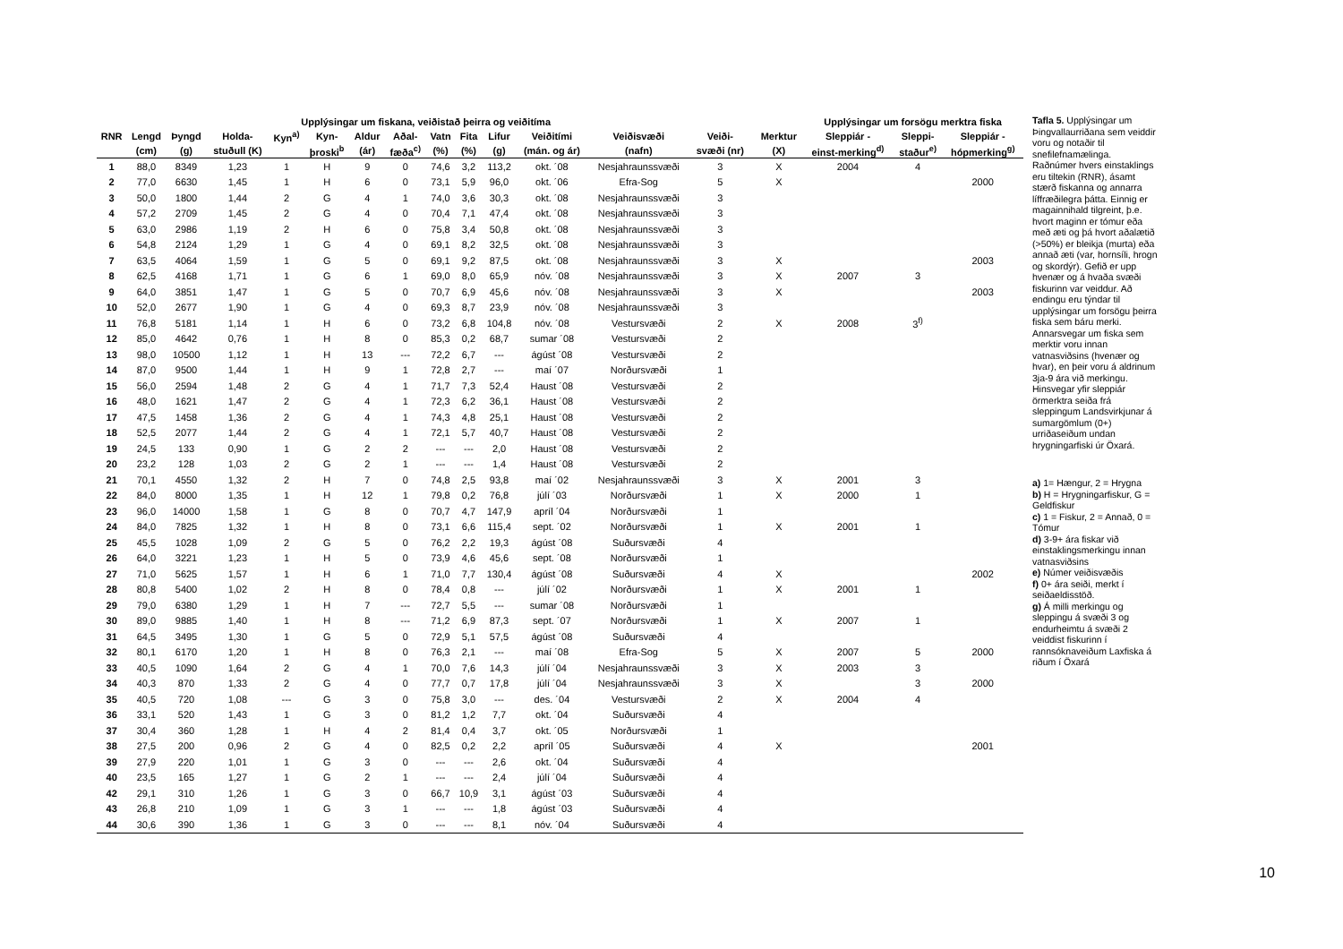| Upplýsingar um fiskana, veiðistað þeirra og veiðitíma | | | | | | | | | | | | | | | | Upplýsingar um forsögu merktra fiska | | |
| --- | --- | --- | --- | --- | --- | --- | --- | --- | --- | --- | --- | --- | --- | --- | --- | --- | --- | --- |
| RNR | Lengd | Þyngd | Holda- | Kyn<sup>a)</sup> | Kyn- | Aldur | Aðal- | Vatn | Fita | Lifur | Veiðitími | Veiðisvæði | Veiði- | | Merktur | Sleppiár - | Sleppi- | Sleppiár - |
| | (cm) | (g) | stuðull (K) | | þroski<sup>b</sup> | (ár) | fæða<sup>c)</sup> | (%) | (%) | (g) | (mán. og ár) | (nafn) | svæði (nr) | | (X) | einst-merking<sup>d)</sup> | staður<sup>e)</sup> | hópmerking<sup>g)</sup> |
| 1 | 88,0 | 8349 | 1,23 | 1 | H | 9 | 0 | 74,6 | 3,2 | 113,2 | okt. ´08 | Nesjahraunssvæði | 3 | | X | 2004 | 4 | |
| 2 | 77,0 | 6630 | 1,45 | 1 | H | 6 | 0 | 73,1 | 5,9 | 96,0 | okt. ´06 | Efra-Sog | 5 | | X | | | 2000 |
| 3 | 50,0 | 1800 | 1,44 | 2 | G | 4 | 1 | 74,0 | 3,6 | 30,3 | okt. ´08 | Nesjahraunssvæði | 3 | | | | | |
| 4 | 57,2 | 2709 | 1,45 | 2 | G | 4 | 0 | 70,4 | 7,1 | 47,4 | okt. ´08 | Nesjahraunssvæði | 3 | | | | | |
| 5 | 63,0 | 2986 | 1,19 | 2 | H | 6 | 0 | 75,8 | 3,4 | 50,8 | okt. ´08 | Nesjahraunssvæði | 3 | | | | | |
| 6 | 54,8 | 2124 | 1,29 | 1 | G | 4 | 0 | 69,1 | 8,2 | 32,5 | okt. ´08 | Nesjahraunssvæði | 3 | | | | | |
| 7 | 63,5 | 4064 | 1,59 | 1 | G | 5 | 0 | 69,1 | 9,2 | 87,5 | okt. ´08 | Nesjahraunssvæði | 3 | | X | | | 2003 |
| 8 | 62,5 | 4168 | 1,71 | 1 | G | 6 | 1 | 69,0 | 8,0 | 65,9 | nóv. ´08 | Nesjahraunssvæði | 3 | | X | 2007 | 3 | |
| 9 | 64,0 | 3851 | 1,47 | 1 | G | 5 | 0 | 70,7 | 6,9 | 45,6 | nóv. ´08 | Nesjahraunssvæði | 3 | | X | | | 2003 |
| 10 | 52,0 | 2677 | 1,90 | 1 | G | 4 | 0 | 69,3 | 8,7 | 23,9 | nóv. ´08 | Nesjahraunssvæði | 3 | | | | | |
| 11 | 76,8 | 5181 | 1,14 | 1 | H | 6 | 0 | 73,2 | 6,8 | 104,8 | nóv. ´08 | Vestursvæði | 2 | | X | 2008 | 3<sup>f)</sup> | |
| 12 | 85,0 | 4642 | 0,76 | 1 | H | 8 | 0 | 85,3 | 0,2 | 68,7 | sumar ´08 | Vestursvæði | 2 | | | | | |
| 13 | 98,0 | 10500 | 1,12 | 1 | H | 13 | --- | 72,2 | 6,7 | --- | ágúst ´08 | Vestursvæði | 2 | | | | | |
| 14 | 87,0 | 9500 | 1,44 | 1 | H | 9 | 1 | 72,8 | 2,7 | --- | maí ´07 | Norðursvæði | 1 | | | | | |
| 15 | 56,0 | 2594 | 1,48 | 2 | G | 4 | 1 | 71,7 | 7,3 | 52,4 | Haust ´08 | Vestursvæði | 2 | | | | | |
| 16 | 48,0 | 1621 | 1,47 | 2 | G | 4 | 1 | 72,3 | 6,2 | 36,1 | Haust ´08 | Vestursvæði | 2 | | | | | |
| 17 | 47,5 | 1458 | 1,36 | 2 | G | 4 | 1 | 74,3 | 4,8 | 25,1 | Haust ´08 | Vestursvæði | 2 | | | | | |
| 18 | 52,5 | 2077 | 1,44 | 2 | G | 4 | 1 | 72,1 | 5,7 | 40,7 | Haust ´08 | Vestursvæði | 2 | | | | | |
| 19 | 24,5 | 133 | 0,90 | 1 | G | 2 | 2 | --- | --- | 2,0 | Haust ´08 | Vestursvæði | 2 | | | | | |
| 20 | 23,2 | 128 | 1,03 | 2 | G | 2 | 1 | --- | --- | 1,4 | Haust ´08 | Vestursvæði | 2 | | | | | |
| 21 | 70,1 | 4550 | 1,32 | 2 | H | 7 | 0 | 74,8 | 2,5 | 93,8 | maí ´02 | Nesjahraunssvæði | 3 | | X | 2001 | 3 | |
| 22 | 84,0 | 8000 | 1,35 | 1 | H | 12 | 1 | 79,8 | 0,2 | 76,8 | júlí ´03 | Norðursvæði | 1 | | X | 2000 | 1 | |
| 23 | 96,0 | 14000 | 1,58 | 1 | G | 8 | 0 | 70,7 | 4,7 | 147,9 | apríl ´04 | Norðursvæði | 1 | | | | | |
| 24 | 84,0 | 7825 | 1,32 | 1 | H | 8 | 0 | 73,1 | 6,6 | 115,4 | sept. ´02 | Norðursvæði | 1 | | X | 2001 | 1 | |
| 25 | 45,5 | 1028 | 1,09 | 2 | G | 5 | 0 | 76,2 | 2,2 | 19,3 | ágúst ´08 | Suðursvæði | 4 | | | | | |
| 26 | 64,0 | 3221 | 1,23 | 1 | H | 5 | 0 | 73,9 | 4,6 | 45,6 | sept. ´08 | Norðursvæði | 1 | | | | | |
| 27 | 71,0 | 5625 | 1,57 | 1 | H | 6 | 1 | 71,0 | 7,7 | 130,4 | ágúst ´08 | Suðursvæði | 4 | | X | | | 2002 |
| 28 | 80,8 | 5400 | 1,02 | 2 | H | 8 | 0 | 78,4 | 0,8 | --- | júlí ´02 | Norðursvæði | 1 | | X | 2001 | 1 | |
| 29 | 79,0 | 6380 | 1,29 | 1 | H | 7 | --- | 72,7 | 5,5 | --- | sumar ´08 | Norðursvæði | 1 | | | | | |
| 30 | 89,0 | 9885 | 1,40 | 1 | H | 8 | --- | 71,2 | 6,9 | 87,3 | sept. ´07 | Norðursvæði | 1 | | X | 2007 | 1 | |
| 31 | 64,5 | 3495 | 1,30 | 1 | G | 5 | 0 | 72,9 | 5,1 | 57,5 | ágúst ´08 | Suðursvæði | 4 | | | | | |
| 32 | 80,1 | 6170 | 1,20 | 1 | H | 8 | 0 | 76,3 | 2,1 | --- | maí ´08 | Efra-Sog | 5 | | X | 2007 | 5 | 2000 |
| 33 | 40,5 | 1090 | 1,64 | 2 | G | 4 | 1 | 70,0 | 7,6 | 14,3 | júlí ´04 | Nesjahraunssvæði | 3 | | X | 2003 | 3 | |
| 34 | 40,3 | 870 | 1,33 | 2 | G | 4 | 0 | 77,7 | 0,7 | 17,8 | júlí ´04 | Nesjahraunssvæði | 3 | | X | | 3 | 2000 |
| 35 | 40,5 | 720 | 1,08 | --- | G | 3 | 0 | 75,8 | 3,0 | --- | des. ´04 | Vestursvæði | 2 | | X | 2004 | 4 | |
| 36 | 33,1 | 520 | 1,43 | 1 | G | 3 | 0 | 81,2 | 1,2 | 7,7 | okt. ´04 | Suðursvæði | 4 | | | | | |
| 37 | 30,4 | 360 | 1,28 | 1 | H | 4 | 2 | 81,4 | 0,4 | 3,7 | okt. ´05 | Norðursvæði | 1 | | | | | |
| 38 | 27,5 | 200 | 0,96 | 2 | G | 4 | 0 | 82,5 | 0,2 | 2,2 | apríl ´05 | Suðursvæði | 4 | | X | | | 2001 |
| 39 | 27,9 | 220 | 1,01 | 1 | G | 3 | 0 | --- | --- | 2,6 | okt. ´04 | Suðursvæði | 4 | | | | | |
| 40 | 23,5 | 165 | 1,27 | 1 | G | 2 | 1 | --- | --- | 2,4 | júlí ´04 | Suðursvæði | 4 | | | | | |
| 42 | 29,1 | 310 | 1,26 | 1 | G | 3 | 0 | 66,7 | 10,9 | 3,1 | ágúst ´03 | Suðursvæði | 4 | | | | | |
| 43 | 26,8 | 210 | 1,09 | 1 | G | 3 | 1 | --- | --- | 1,8 | ágúst ´03 | Suðursvæði | 4 | | | | | |
| 44 | 30,6 | 390 | 1,36 | 1 | G | 3 | 0 | --- | --- | 8,1 | nóv. ´04 | Suðursvæði | 4 | | | | | |
Tafla 5. Upplýsingar um Þingvallaurriðana sem veiddir voru og notaðir til snefilefnamælinga. Raðnúmer hvers einstaklings eru tiltekin (RNR), ásamt stærð fiskanna og annarra líffræðilegra þátta. Einnig er magainnihald tilgreint, þ.e. hvort maginn er tómur eða með æti og þá hvort aðalætið (>50%) er bleikja (murta) eða annað æti (var, hornsíli, hrogn og skordýr). Gefið er upp hvenær og á hvaða svæði fiskurinn var veiddur. Að endingu eru týndar til upplýsingar um forsögu þeirra fiska sem báru merki. Annarsvegar um fiska sem merktir voru innan vatnasviðsins (hvenær og hvar), en þeir voru á aldrinum 3ja-9 ára við merkingu. Hinsvegar yfir sleppiár örmerktra seiða frá sleppingum Landsvirkjunar á sumargömlum (0+) urriðaseiðum undan hrygningarfiski úr Öxará.
a) 1= Hængur, 2 = Hrygna
b) H = Hrygningarfiskur, G = Geldfiskur
c) 1 = Fiskur, 2 = Annað, 0 = Tómur
d) 3-9+ ára fiskar við einstaklingsmerkingu innan vatnasviðsins
e) Númer veiðisvæðis
f) 0+ ára seiði, merkt í seiðaeldisstöð.
g) Á milli merkingu og sleppingu á svæði 3 og endurheimtu á svæði 2 veiddist fiskurinn í rannsóknaveiðum Laxfiska á riðum í Öxará
10